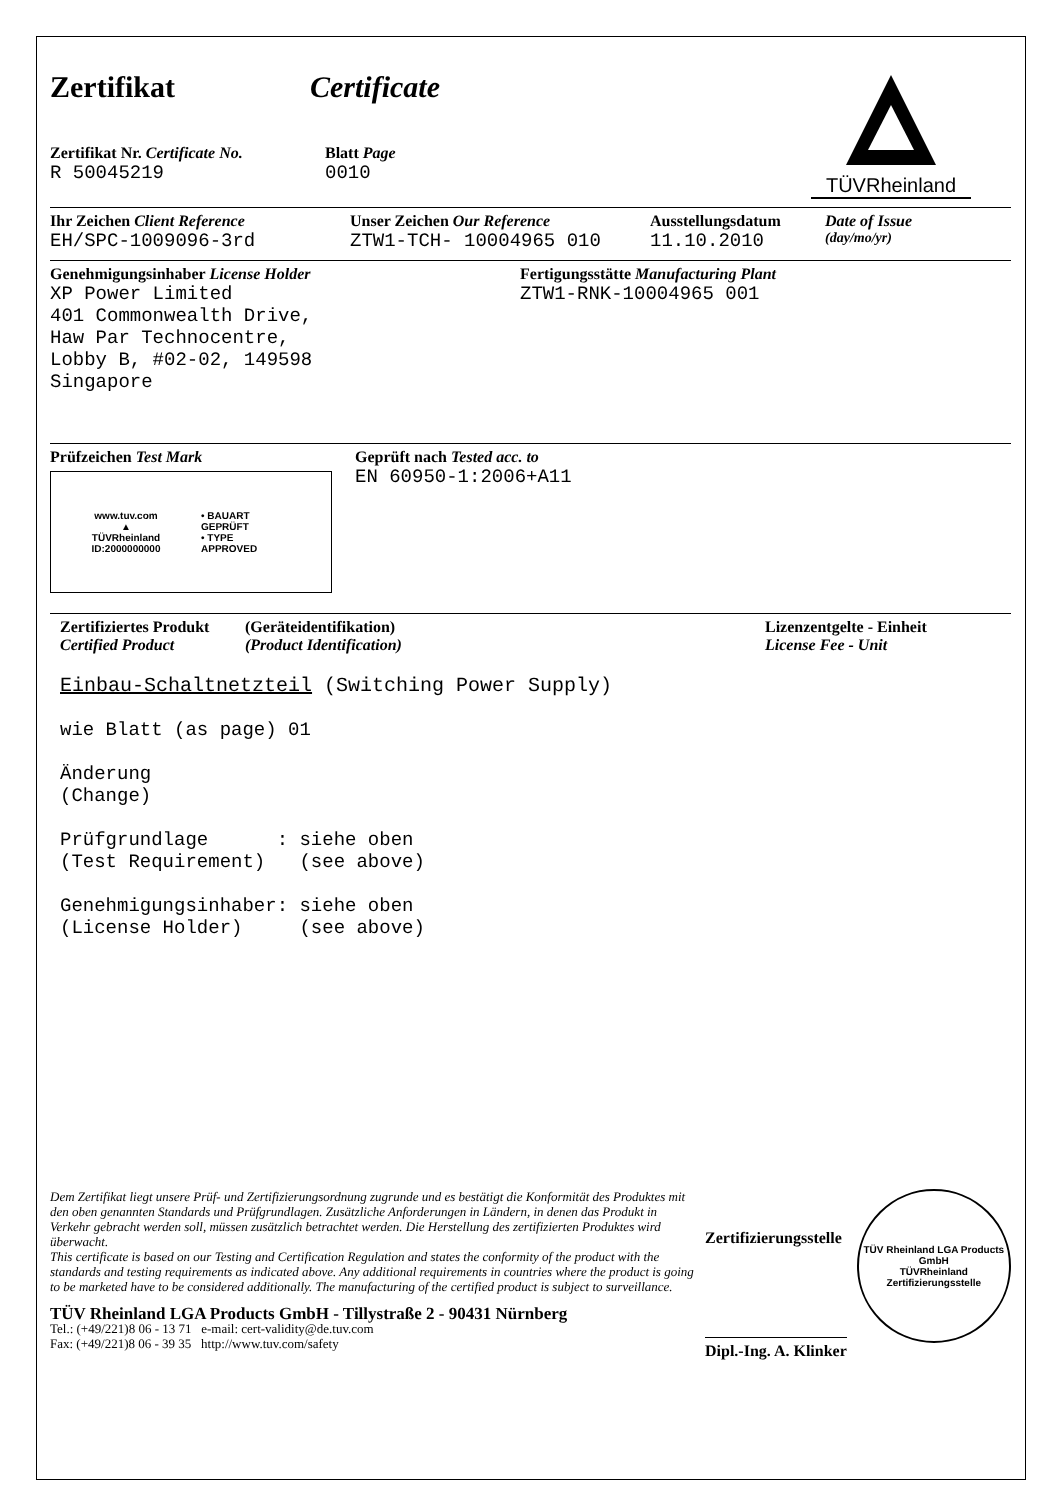Zertifikat Certificate
Zertifikat Nr. Certificate No.
R 50045219
Blatt Page
0010
TÜVRheinland
Ihr Zeichen Client Reference
EH/SPC-1009096-3rd
Unser Zeichen Our Reference
ZTW1-TCH- 10004965 010
Ausstellungsdatum
11.10.2010
Date of Issue
(day/mo/yr)
Genehmigungsinhaber License Holder
XP Power Limited
401 Commonwealth Drive,
Haw Par Technocentre,
Lobby B, #02-02, 149598
Singapore
Fertigungsstätte Manufacturing Plant
ZTW1-RNK-10004965 001
Prüfzeichen Test Mark
www.tuv.com
▲
TÜVRheinland
ID:2000000000
• BAUART
GEPRÜFT
• TYPE
APPROVED
Geprüft nach Tested acc. to
EN 60950-1:2006+A11
Zertifiziertes Produkt
Certified Product
(Geräteidentifikation)
(Product Identification)
Lizenzentgelte - Einheit
License Fee - Unit
Einbau-Schaltnetzteil (Switching Power Supply) wie Blatt (as page) 01 Änderung (Change) Prüfgrundlage : siehe oben (Test Requirement) (see above) Genehmigungsinhaber: siehe oben (License Holder) (see above)
Dem Zertifikat liegt unsere Prüf- und Zertifizierungsordnung zugrunde und es bestätigt die Konformität des Produktes mit den oben genannten Standards und Prüfgrundlagen. Zusätzliche Anforderungen in Ländern, in denen das Produkt in Verkehr gebracht werden soll, müssen zusätzlich betrachtet werden. Die Herstellung des zertifizierten Produktes wird überwacht.
This certificate is based on our Testing and Certification Regulation and states the conformity of the product with the standards and testing requirements as indicated above. Any additional requirements in countries where the product is going to be marketed have to be considered additionally. The manufacturing of the certified product is subject to surveillance.
TÜV Rheinland LGA Products GmbH - Tillystraße 2 - 90431 Nürnberg
Tel.: (+49/221)8 06 - 13 71 e-mail: cert-validity@de.tuv.com
Fax: (+49/221)8 06 - 39 35 http://www.tuv.com/safety
Zertifizierungsstelle
Dipl.-Ing. A. Klinker
TÜV Rheinland LGA Products GmbH
TÜVRheinland
Zertifizierungsstelle